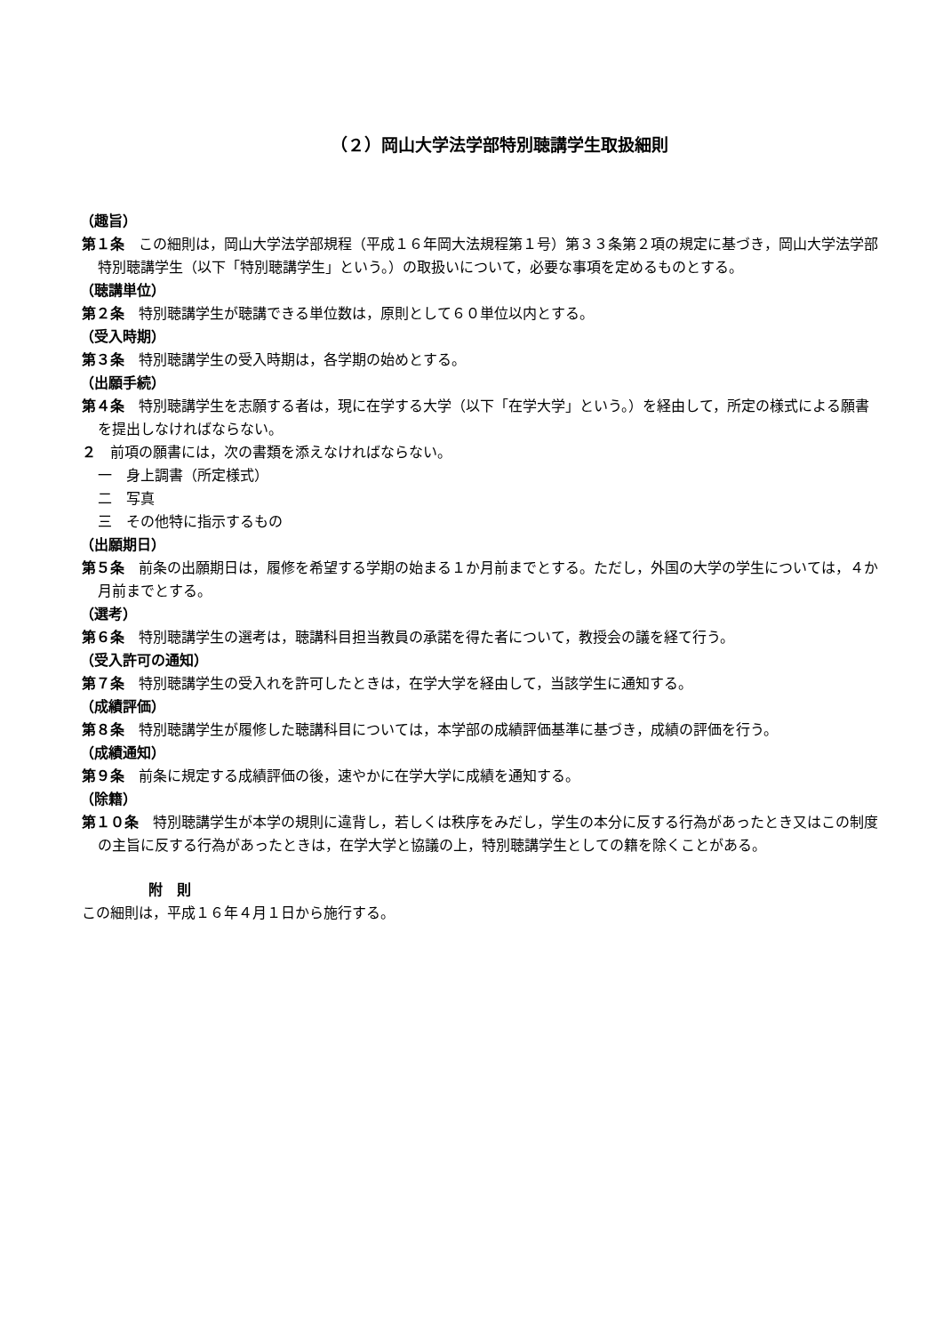（２）岡山大学法学部特別聴講学生取扱細則
（趣旨）
第１条　この細則は，岡山大学法学部規程（平成１６年岡大法規程第１号）第３３条第２項の規定に基づき，岡山大学法学部特別聴講学生（以下「特別聴講学生」という。）の取扱いについて，必要な事項を定めるものとする。
（聴講単位）
第２条　特別聴講学生が聴講できる単位数は，原則として６０単位以内とする。
（受入時期）
第３条　特別聴講学生の受入時期は，各学期の始めとする。
（出願手続）
第４条　特別聴講学生を志願する者は，現に在学する大学（以下「在学大学」という。）を経由して，所定の様式による願書を提出しなければならない。
２　前項の願書には，次の書類を添えなければならない。
一　身上調書（所定様式）
二　写真
三　その他特に指示するもの
（出願期日）
第５条　前条の出願期日は，履修を希望する学期の始まる１か月前までとする。ただし，外国の大学の学生については，４か月前までとする。
（選考）
第６条　特別聴講学生の選考は，聴講科目担当教員の承諾を得た者について，教授会の議を経て行う。
（受入許可の通知）
第７条　特別聴講学生の受入れを許可したときは，在学大学を経由して，当該学生に通知する。
（成績評価）
第８条　特別聴講学生が履修した聴講科目については，本学部の成績評価基準に基づき，成績の評価を行う。
（成績通知）
第９条　前条に規定する成績評価の後，速やかに在学大学に成績を通知する。
（除籍）
第１０条　特別聴講学生が本学の規則に違背し，若しくは秩序をみだし，学生の本分に反する行為があったとき又はこの制度の主旨に反する行為があったときは，在学大学と協議の上，特別聴講学生としての籍を除くことがある。
附　則
この細則は，平成１６年４月１日から施行する。